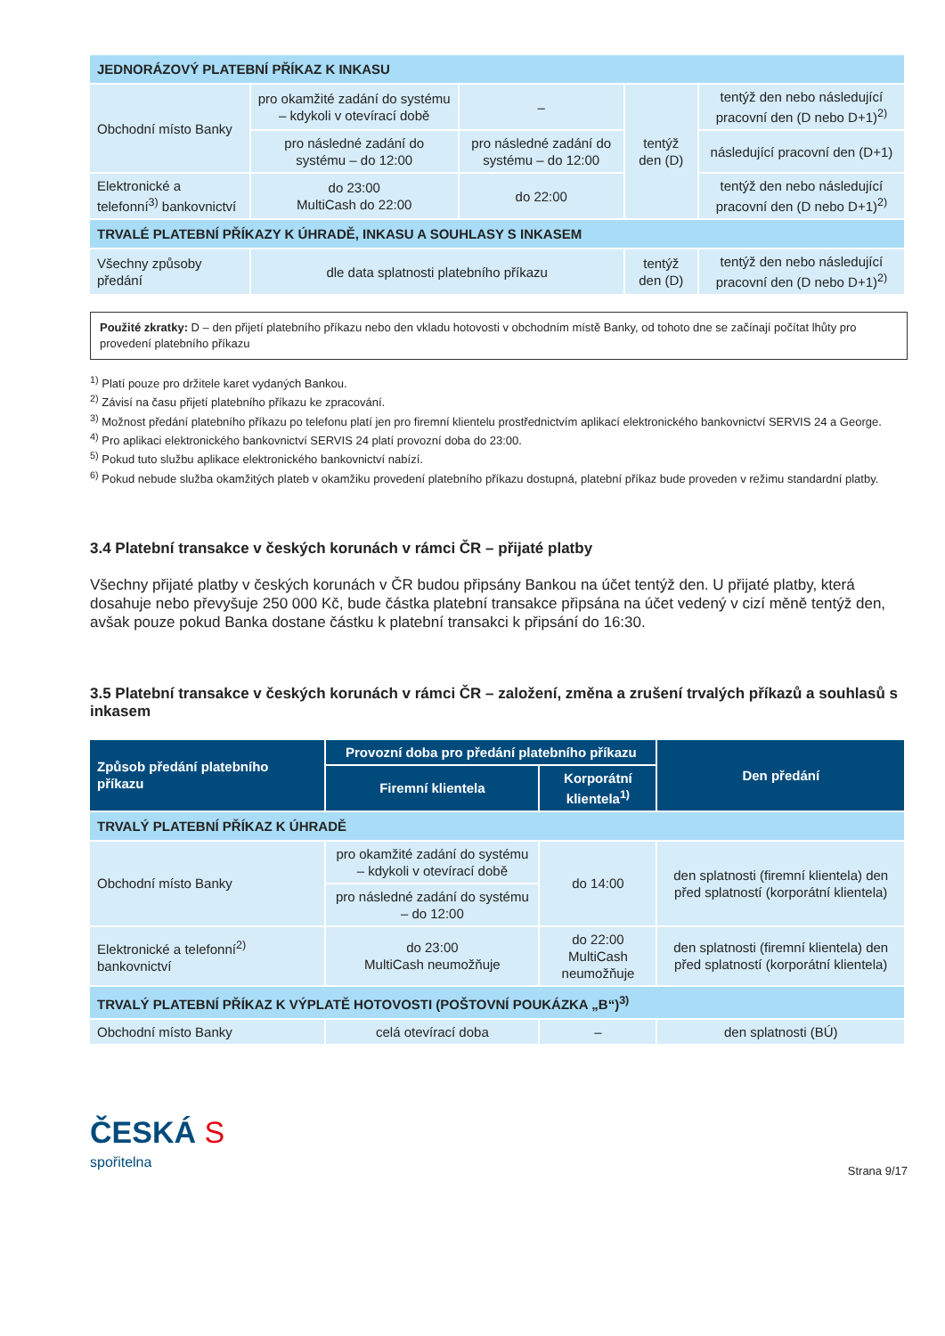| JEDNORÁZOVÝ PLATEBNÍ PŘÍKAZ K INKASU | | | | |
| Obchodní místo Banky | pro okamžité zadání do systému – kdykoli v otevírací době | – | tentýž den (D) | tentýž den nebo následující pracovní den (D nebo D+1)<sup>2)</sup> |
| | pro následné zadání do systému – do 12:00 | pro následné zadání do systému – do 12:00 | | následující pracovní den (D+1) |
| Elektronické a telefonní<sup>3)</sup> bankovnictví | do 23:00 MultiCash do 22:00 | do 22:00 | | tentýž den nebo následující pracovní den (D nebo D+1)<sup>2)</sup> |
| TRVALÉ PLATEBNÍ PŘÍKAZY K ÚHRADĚ, INKASU A SOUHLASY S INKASEM | | | | |
| Všechny způsoby předání | dle data splatnosti platebního příkazu | | tentýž den (D) | tentýž den nebo následující pracovní den (D nebo D+1)<sup>2)</sup> |
Použité zkratky: D – den přijetí platebního příkazu nebo den vkladu hotovosti v obchodním místě Banky, od tohoto dne se začínají počítat lhůty pro provedení platebního příkazu
<sup>1)</sup> Platí pouze pro držitele karet vydaných Bankou.
<sup>2)</sup> Závisí na času přijetí platebního příkazu ke zpracování.
<sup>3)</sup> Možnost předání platebního příkazu po telefonu platí jen pro firemní klientelu prostřednictvím aplikací elektronického bankovnictví SERVIS 24 a George.
<sup>4)</sup> Pro aplikaci elektronického bankovnictví SERVIS 24 platí provozní doba do 23:00.
<sup>5)</sup> Pokud tuto službu aplikace elektronického bankovnictví nabízí.
<sup>6)</sup> Pokud nebude služba okamžitých plateb v okamžiku provedení platebního příkazu dostupná, platební příkaz bude proveden v režimu standardní platby.
3.4 Platební transakce v českých korunách v rámci ČR – přijaté platby
Všechny přijaté platby v českých korunách v ČR budou připsány Bankou na účet tentýž den. U přijaté platby, která dosahuje nebo převyšuje 250 000 Kč, bude částka platební transakce připsána na účet vedený v cizí měně tentýž den, avšak pouze pokud Banka dostane částku k platební transakci k připsání do 16:30.
3.5 Platební transakce v českých korunách v rámci ČR – založení, změna a zrušení trvalých příkazů a souhlasů s inkasem
| Způsob předání platebního příkazu | Provozní doba pro předání platebního příkazu | | Den předání |
| --- | --- | --- | --- |
| | Firemní klientela | Korporátní klientela<sup>1)</sup> | |
| TRVALÝ PLATEBNÍ PŘÍKAZ K ÚHRADĚ | | | |
| Obchodní místo Banky | pro okamžité zadání do systému – kdykoli v otevírací době | do 14:00 | den splatnosti (firemní klientela) den před splatností (korporátní klientela) |
| | pro následné zadání do systému – do 12:00 | | |
| Elektronické a telefonní<sup>2)</sup> bankovnictví | do 23:00 MultiCash neumožňuje | do 22:00 MultiCash neumožňuje | den splatnosti (firemní klientela) den před splatností (korporátní klientela) |
| TRVALÝ PLATEBNÍ PŘÍKAZ K VÝPLATĚ HOTOVOSTI (POŠTOVNÍ POUKÁZKA „B“)<sup>3)</sup> | | | |
| Obchodní místo Banky | celá otevírací doba | – | den splatnosti (BÚ) |
ČESKÁ S
spořitelna
Strana 9/17